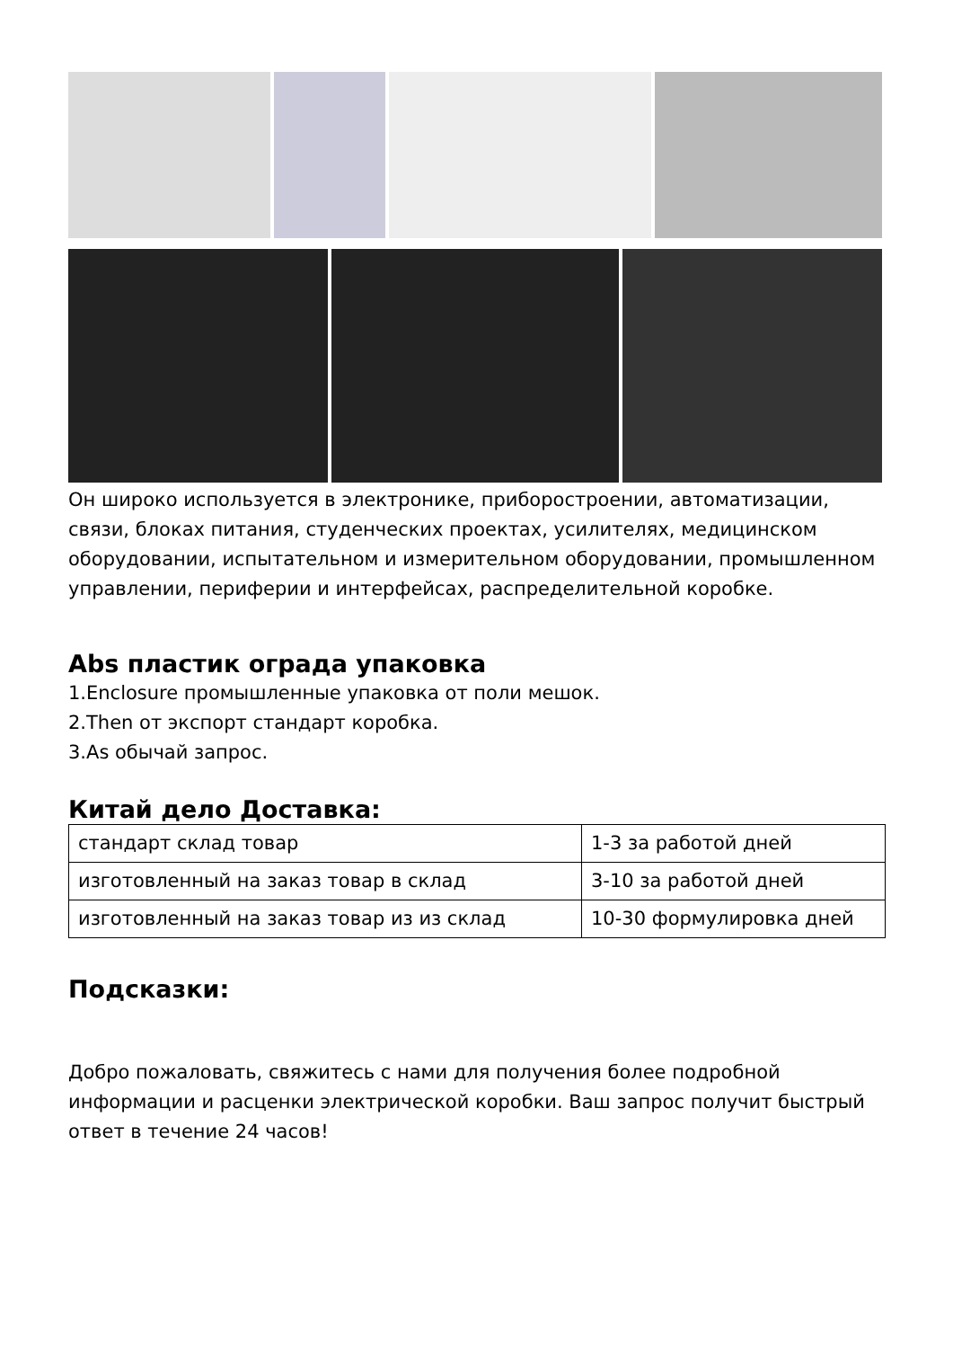Он широко используется в электронике, приборостроении, автоматизации, связи, блоках питания, студенческих проектах, усилителях, медицинском оборудовании, испытательном и измерительном оборудовании, промышленном управлении, периферии и интерфейсах, распределительной коробке.
Abs пластик ограда упаковка
1.Enclosure промышленные упаковка от поли мешок.
2.Then от экспорт стандарт коробка.
3.As обычай запрос.
Китай дело Доставка:
| стандарт склад товар | 1-3 за работой дней |
| изготовленный на заказ товар в склад | 3-10 за работой дней |
| изготовленный на заказ товар из из склад | 10-30 формулировка дней |
Подсказки:
Добро пожаловать, свяжитесь с нами для получения более подробной информации и расценки электрической коробки. Ваш запрос получит быстрый ответ в течение 24 часов!